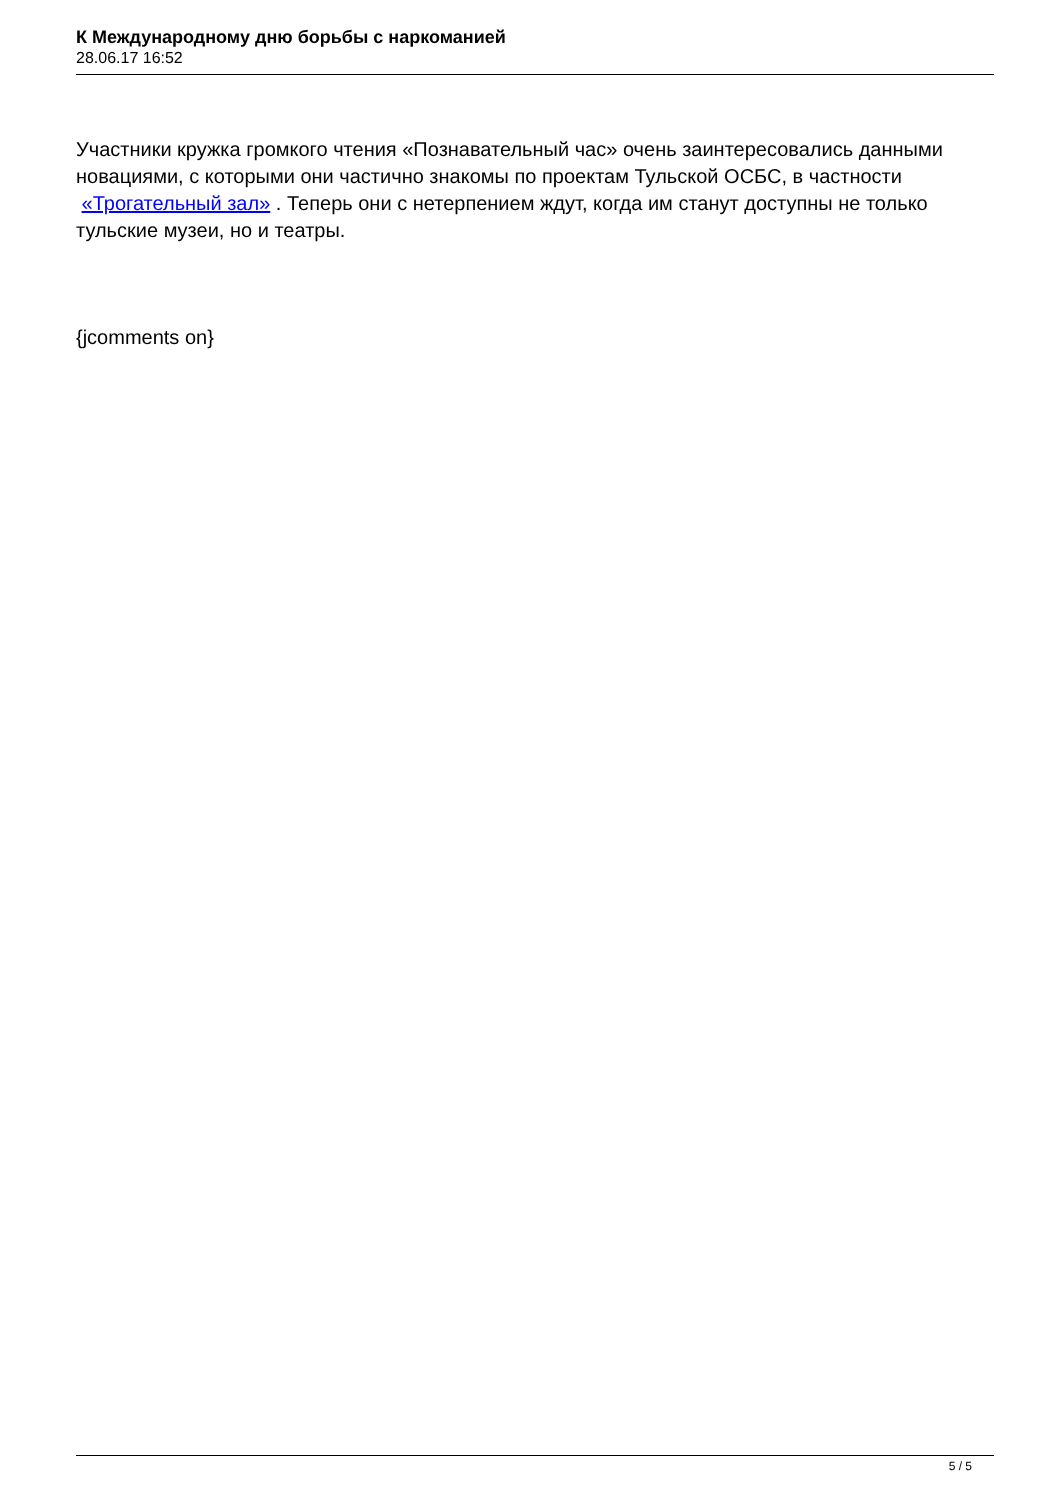К Международному дню борьбы с наркоманией
28.06.17 16:52
Участники кружка громкого чтения «Познавательный час» очень заинтересовались данными новациями, с которыми они частично знакомы по проектам Тульской ОСБС, в частности «Трогательный зал» . Теперь они с нетерпением ждут, когда им станут доступны не только тульские музеи, но и театры.
{jcomments on}
5 / 5